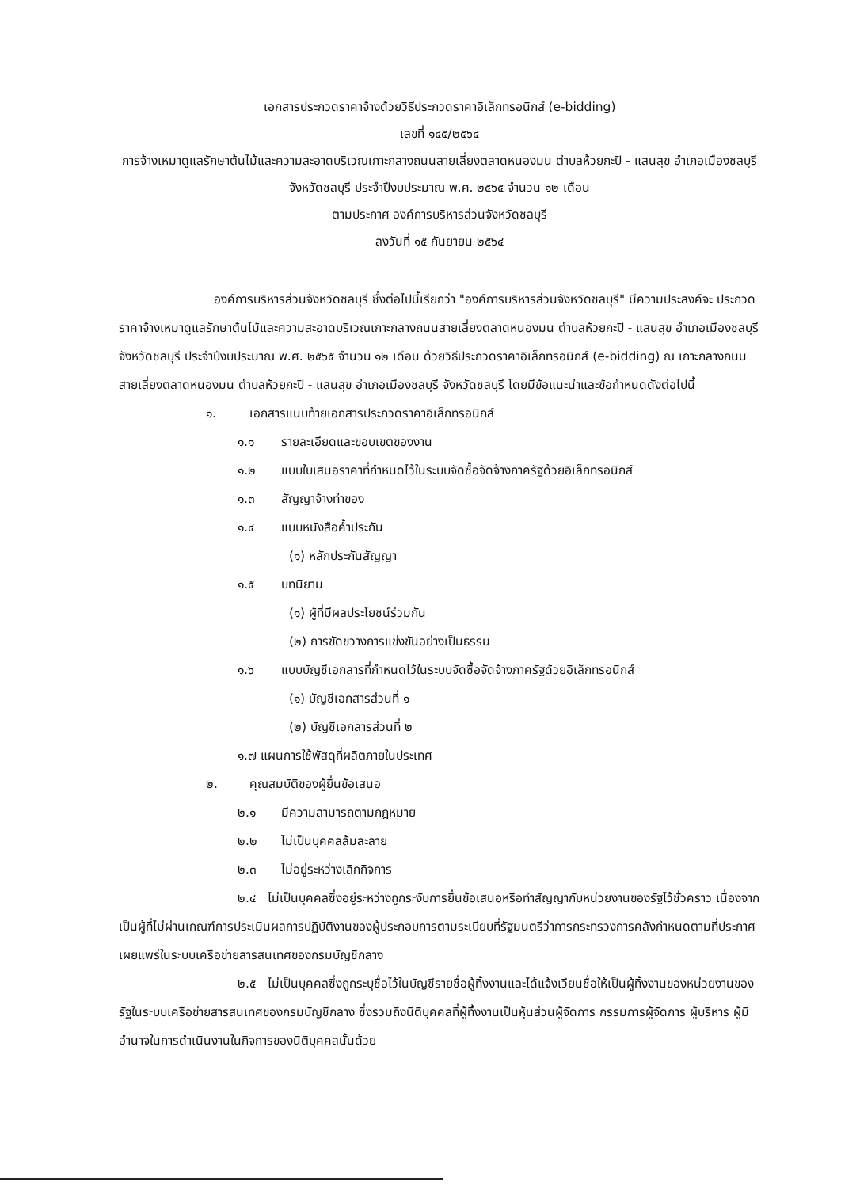เอกสารประกวดราคาจ้างด้วยวิธีประกวดราคาอิเล็กทรอนิกส์ (e-bidding)
เลขที่ ๑๔๕/๒๕๖๔
การจ้างเหมาดูแลรักษาต้นไม้และความสะอาดบริเวณเกาะกลางถนนสายเลี่ยงตลาดหนองมน ตำบลห้วยกะปิ - แสนสุข อำเภอเมืองชลบุรี จังหวัดชลบุรี ประจำปีงบประมาณ พ.ศ. ๒๕๖๕ จำนวน ๑๒ เดือน
ตามประกาศ องค์การบริหารส่วนจังหวัดชลบุรี
ลงวันที่ ๑๕ กันยายน ๒๕๖๔
องค์การบริหารส่วนจังหวัดชลบุรี ซึ่งต่อไปนี้เรียกว่า "องค์การบริหารส่วนจังหวัดชลบุรี" มีความประสงค์จะ ประกวดราคาจ้างเหมาดูแลรักษาต้นไม้และความสะอาดบริเวณเกาะกลางถนนสายเลี่ยงตลาดหนองมน ตำบลห้วยกะปิ - แสนสุข อำเภอเมืองชลบุรี จังหวัดชลบุรี ประจำปีงบประมาณ พ.ศ. ๒๕๖๕ จำนวน ๑๒ เดือน ด้วยวิธีประกวดราคาอิเล็กทรอนิกส์ (e-bidding) ณ เกาะกลางถนนสายเลี่ยงตลาดหนองมน ตำบลห้วยกะปิ - แสนสุข อำเภอเมืองชลบุรี จังหวัดชลบุรี โดยมีข้อแนะนำและข้อกำหนดดังต่อไปนี้
๑. เอกสารแนบท้ายเอกสารประกวดราคาอิเล็กทรอนิกส์
๑.๑ รายละเอียดและขอบเขตของงาน
๑.๒ แบบใบเสนอราคาที่กำหนดไว้ในระบบจัดซื้อจัดจ้างภาครัฐด้วยอิเล็กทรอนิกส์
๑.๓ สัญญาจ้างทำของ
๑.๔ แบบหนังสือค้ำประกัน
(๑) หลักประกันสัญญา
๑.๕ บทนิยาม
(๑) ผู้ที่มีผลประโยชน์ร่วมกัน
(๒) การขัดขวางการแข่งขันอย่างเป็นธรรม
๑.๖ แบบบัญชีเอกสารที่กำหนดไว้ในระบบจัดซื้อจัดจ้างภาครัฐด้วยอิเล็กทรอนิกส์
(๑) บัญชีเอกสารส่วนที่ ๑
(๒) บัญชีเอกสารส่วนที่ ๒
๑.๗ แผนการใช้พัสดุที่ผลิตภายในประเทศ
๒. คุณสมบัติของผู้ยื่นข้อเสนอ
๒.๑ มีความสามารถตามกฎหมาย
๒.๒ ไม่เป็นบุคคลล้มละลาย
๒.๓ ไม่อยู่ระหว่างเลิกกิจการ
๒.๔ ไม่เป็นบุคคลซึ่งอยู่ระหว่างถูกระงับการยื่นข้อเสนอหรือทำสัญญากับหน่วยงานของรัฐไว้ชั่วคราว เนื่องจากเป็นผู้ที่ไม่ผ่านเกณฑ์การประเมินผลการปฏิบัติงานของผู้ประกอบการตามระเบียบที่รัฐมนตรีว่าการกระทรวงการคลังกำหนดตามที่ประกาศเผยแพร่ในระบบเครือข่ายสารสนเทศของกรมบัญชีกลาง
๒.๕ ไม่เป็นบุคคลซึ่งถูกระบุชื่อไว้ในบัญชีรายชื่อผู้ทิ้งงานและได้แจ้งเวียนชื่อให้เป็นผู้ทิ้งงานของหน่วยงานของรัฐในระบบเครือข่ายสารสนเทศของกรมบัญชีกลาง ซึ่งรวมถึงนิติบุคคลที่ผู้ทิ้งงานเป็นหุ้นส่วนผู้จัดการ กรรมการผู้จัดการ ผู้บริหาร ผู้มีอำนาจในการดำเนินงานในกิจการของนิติบุคคลนั้นด้วย